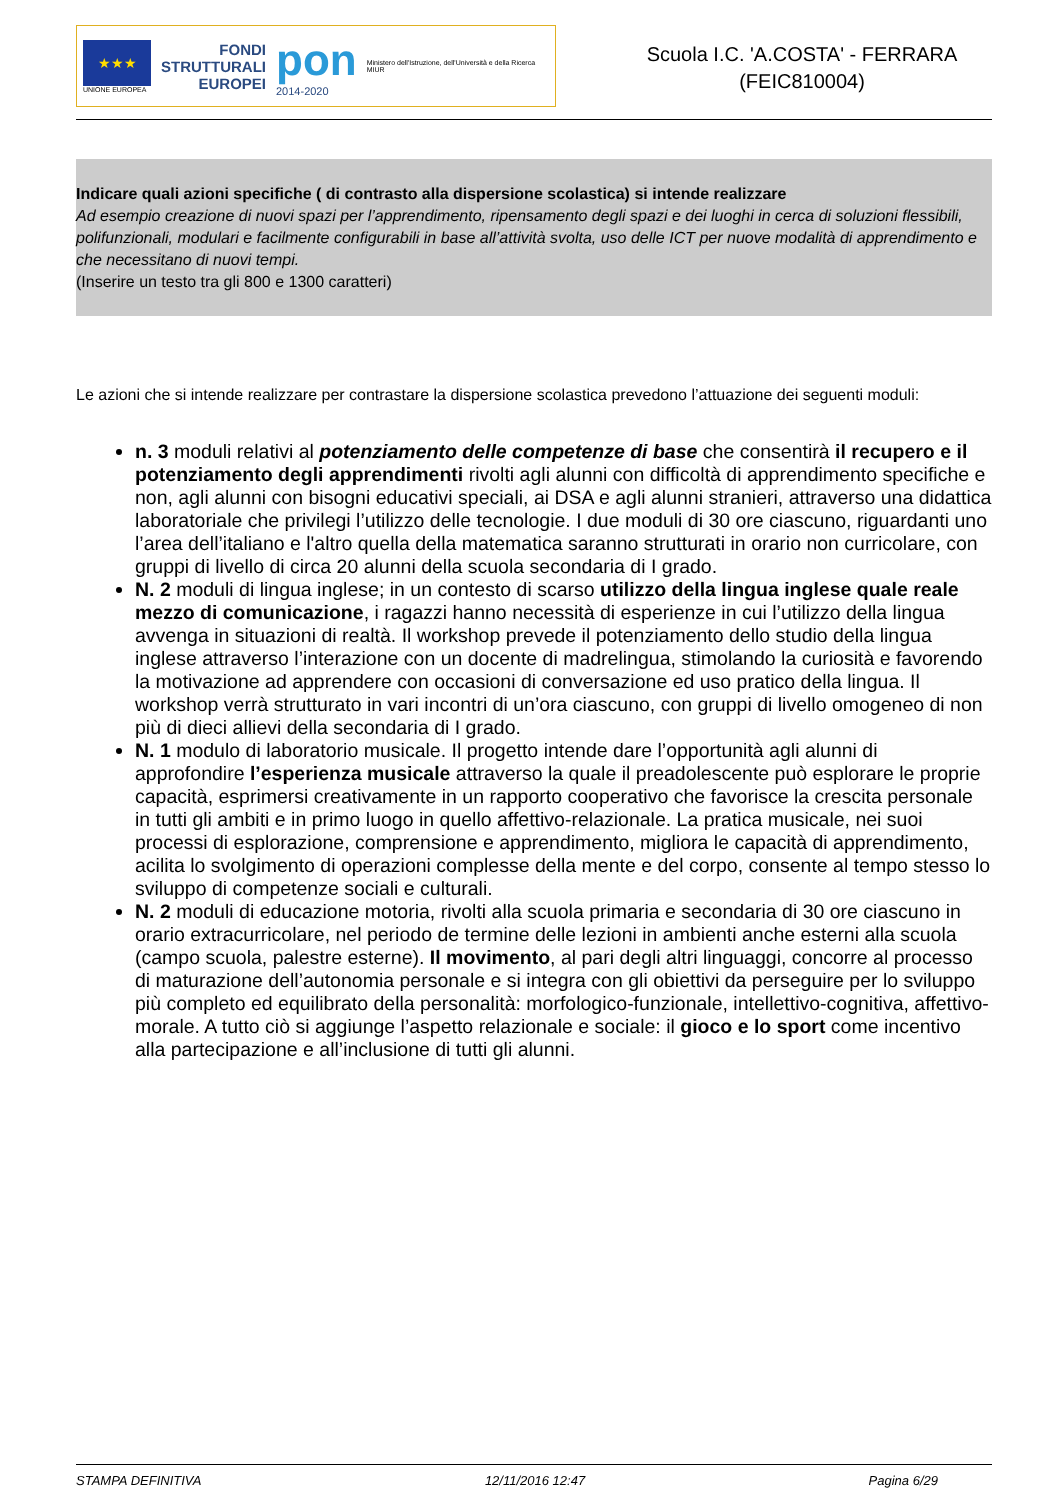★★★
UNIONE EUROPEA
FONDI
STRUTTURALI
EUROPEI
pon
2014-2020
Ministero dell'Istruzione, dell'Università e della Ricerca
MIUR
Scuola I.C. 'A.COSTA' - FERRARA
(FEIC810004)
Indicare quali azioni specifiche ( di contrasto alla dispersione scolastica) si intende realizzare
Ad esempio creazione di nuovi spazi per l’apprendimento, ripensamento degli spazi e dei luoghi in cerca di soluzioni flessibili, polifunzionali, modulari e facilmente configurabili in base all’attività svolta, uso delle ICT per nuove modalità di apprendimento e che necessitano di nuovi tempi.
(Inserire un testo tra gli 800 e 1300 caratteri)
Le azioni che si intende realizzare per contrastare la dispersione scolastica prevedono l’attuazione dei seguenti moduli:
n. 3 moduli relativi al potenziamento delle competenze di base che consentirà il recupero e il potenziamento degli apprendimenti rivolti agli alunni con difficoltà di apprendimento specifiche e non, agli alunni con bisogni educativi speciali, ai DSA e agli alunni stranieri, attraverso una didattica laboratoriale che privilegi l’utilizzo delle tecnologie. I due moduli di 30 ore ciascuno, riguardanti uno l’area dell’italiano e l'altro quella della matematica saranno strutturati in orario non curricolare, con gruppi di livello di circa 20 alunni della scuola secondaria di I grado.
N. 2 moduli di lingua inglese; in un contesto di scarso utilizzo della lingua inglese quale reale mezzo di comunicazione, i ragazzi hanno necessità di esperienze in cui l’utilizzo della lingua avvenga in situazioni di realtà. Il workshop prevede il potenziamento dello studio della lingua inglese attraverso l’interazione con un docente di madrelingua, stimolando la curiosità e favorendo la motivazione ad apprendere con occasioni di conversazione ed uso pratico della lingua. Il workshop verrà strutturato in vari incontri di un’ora ciascuno, con gruppi di livello omogeneo di non più di dieci allievi della secondaria di I grado.
N. 1 modulo di laboratorio musicale. Il progetto intende dare l’opportunità agli alunni di approfondire l’esperienza musicale attraverso la quale il preadolescente può esplorare le proprie capacità, esprimersi creativamente in un rapporto cooperativo che favorisce la crescita personale in tutti gli ambiti e in primo luogo in quello affettivo-relazionale. La pratica musicale, nei suoi processi di esplorazione, comprensione e apprendimento, migliora le capacità di apprendimento, acilita lo svolgimento di operazioni complesse della mente e del corpo, consente al tempo stesso lo sviluppo di competenze sociali e culturali.
N. 2 moduli di educazione motoria, rivolti alla scuola primaria e secondaria di 30 ore ciascuno in orario extracurricolare, nel periodo de termine delle lezioni in ambienti anche esterni alla scuola (campo scuola, palestre esterne). Il movimento, al pari degli altri linguaggi, concorre al processo di maturazione dell’autonomia personale e si integra con gli obiettivi da perseguire per lo sviluppo più completo ed equilibrato della personalità: morfologico-funzionale, intellettivo-cognitiva, affettivo-morale. A tutto ciò si aggiunge l’aspetto relazionale e sociale: il gioco e lo sport come incentivo alla partecipazione e all’inclusione di tutti gli alunni.
STAMPA DEFINITIVA 12/11/2016 12:47 Pagina 6/29